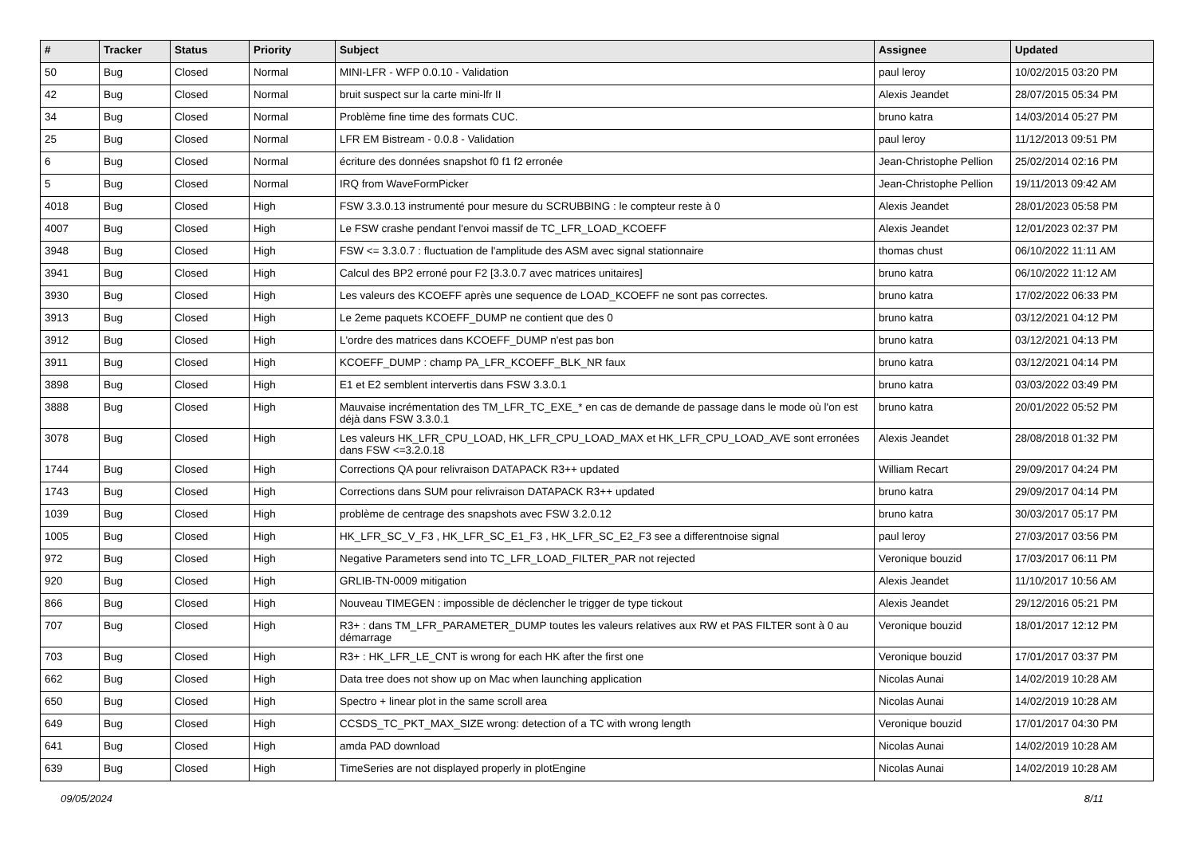| # | Tracker | Status | Priority | Subject | Assignee | Updated |
| --- | --- | --- | --- | --- | --- | --- |
| 50 | Bug | Closed | Normal | MINI-LFR - WFP 0.0.10 - Validation | paul leroy | 10/02/2015 03:20 PM |
| 42 | Bug | Closed | Normal | bruit suspect sur la carte mini-lfr II | Alexis Jeandet | 28/07/2015 05:34 PM |
| 34 | Bug | Closed | Normal | Problème fine time des formats CUC. | bruno katra | 14/03/2014 05:27 PM |
| 25 | Bug | Closed | Normal | LFR EM Bistream - 0.0.8 - Validation | paul leroy | 11/12/2013 09:51 PM |
| 6 | Bug | Closed | Normal | écriture des données snapshot f0 f1 f2 erronée | Jean-Christophe Pellion | 25/02/2014 02:16 PM |
| 5 | Bug | Closed | Normal | IRQ from WaveFormPicker | Jean-Christophe Pellion | 19/11/2013 09:42 AM |
| 4018 | Bug | Closed | High | FSW 3.3.0.13 instrumenté pour mesure du SCRUBBING : le compteur reste à 0 | Alexis Jeandet | 28/01/2023 05:58 PM |
| 4007 | Bug | Closed | High | Le FSW crashe pendant l'envoi massif de TC_LFR_LOAD_KCOEFF | Alexis Jeandet | 12/01/2023 02:37 PM |
| 3948 | Bug | Closed | High | FSW <= 3.3.0.7 : fluctuation de l'amplitude des ASM avec signal stationnaire | thomas chust | 06/10/2022 11:11 AM |
| 3941 | Bug | Closed | High | Calcul des BP2 erroné pour F2 [3.3.0.7 avec matrices unitaires] | bruno katra | 06/10/2022 11:12 AM |
| 3930 | Bug | Closed | High | Les valeurs des KCOEFF après une sequence de LOAD_KCOEFF ne sont pas correctes. | bruno katra | 17/02/2022 06:33 PM |
| 3913 | Bug | Closed | High | Le 2eme paquets KCOEFF_DUMP ne contient que des 0 | bruno katra | 03/12/2021 04:12 PM |
| 3912 | Bug | Closed | High | L'ordre des matrices dans KCOEFF_DUMP n'est pas bon | bruno katra | 03/12/2021 04:13 PM |
| 3911 | Bug | Closed | High | KCOEFF_DUMP : champ PA_LFR_KCOEFF_BLK_NR faux | bruno katra | 03/12/2021 04:14 PM |
| 3898 | Bug | Closed | High | E1 et E2 semblent intervertis dans FSW 3.3.0.1 | bruno katra | 03/03/2022 03:49 PM |
| 3888 | Bug | Closed | High | Mauvaise incrémentation des TM_LFR_TC_EXE_* en cas de demande de passage dans le mode où l'on est déjà dans FSW 3.3.0.1 | bruno katra | 20/01/2022 05:52 PM |
| 3078 | Bug | Closed | High | Les valeurs HK_LFR_CPU_LOAD, HK_LFR_CPU_LOAD_MAX et HK_LFR_CPU_LOAD_AVE sont erronées dans FSW <=3.2.0.18 | Alexis Jeandet | 28/08/2018 01:32 PM |
| 1744 | Bug | Closed | High | Corrections QA pour relivraison DATAPACK R3++ updated | William Recart | 29/09/2017 04:24 PM |
| 1743 | Bug | Closed | High | Corrections dans SUM pour relivraison DATAPACK R3++ updated | bruno katra | 29/09/2017 04:14 PM |
| 1039 | Bug | Closed | High | problème de centrage des snapshots avec FSW 3.2.0.12 | bruno katra | 30/03/2017 05:17 PM |
| 1005 | Bug | Closed | High | HK_LFR_SC_V_F3 , HK_LFR_SC_E1_F3 , HK_LFR_SC_E2_F3 see a differentnoise signal | paul leroy | 27/03/2017 03:56 PM |
| 972 | Bug | Closed | High | Negative Parameters send into TC_LFR_LOAD_FILTER_PAR not rejected | Veronique bouzid | 17/03/2017 06:11 PM |
| 920 | Bug | Closed | High | GRLIB-TN-0009 mitigation | Alexis Jeandet | 11/10/2017 10:56 AM |
| 866 | Bug | Closed | High | Nouveau TIMEGEN : impossible de déclencher le trigger de type tickout | Alexis Jeandet | 29/12/2016 05:21 PM |
| 707 | Bug | Closed | High | R3+ : dans TM_LFR_PARAMETER_DUMP toutes les valeurs relatives aux RW et PAS FILTER sont à 0 au démarrage | Veronique bouzid | 18/01/2017 12:12 PM |
| 703 | Bug | Closed | High | R3+ : HK_LFR_LE_CNT is wrong for each HK after the first one | Veronique bouzid | 17/01/2017 03:37 PM |
| 662 | Bug | Closed | High | Data tree does not show up on Mac when launching application | Nicolas Aunai | 14/02/2019 10:28 AM |
| 650 | Bug | Closed | High | Spectro + linear plot in the same scroll area | Nicolas Aunai | 14/02/2019 10:28 AM |
| 649 | Bug | Closed | High | CCSDS_TC_PKT_MAX_SIZE wrong: detection of a TC with wrong length | Veronique bouzid | 17/01/2017 04:30 PM |
| 641 | Bug | Closed | High | amda PAD download | Nicolas Aunai | 14/02/2019 10:28 AM |
| 639 | Bug | Closed | High | TimeSeries are not displayed properly in plotEngine | Nicolas Aunai | 14/02/2019 10:28 AM |
09/05/2024 8/11